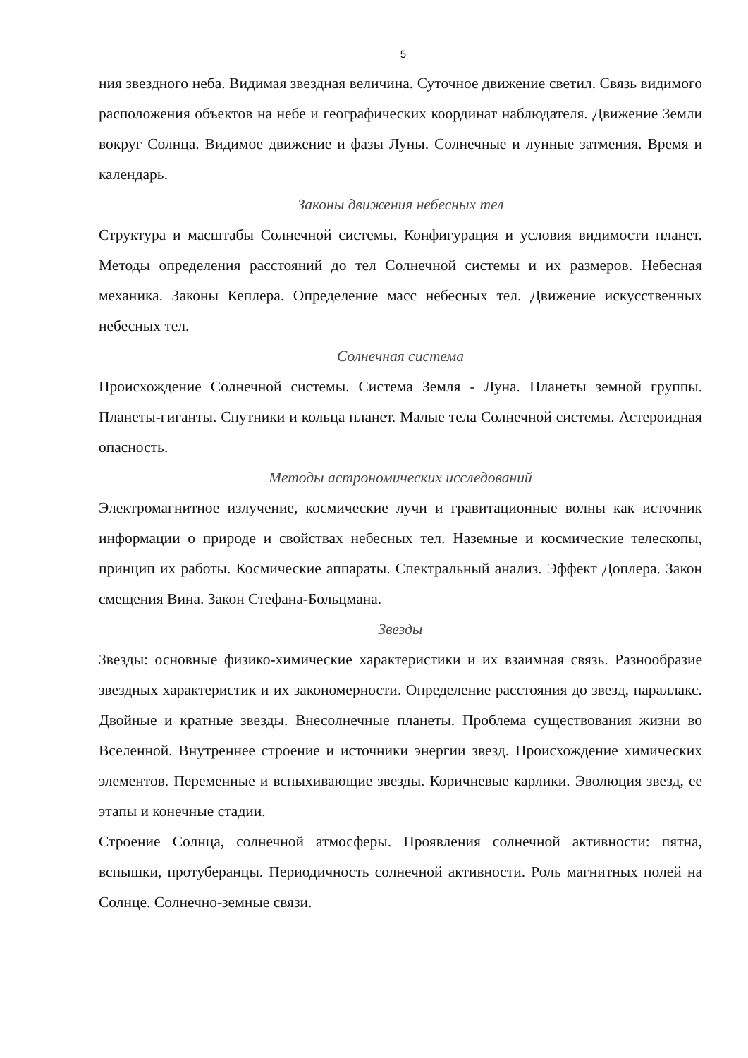5
ния звездного неба. Видимая звездная величина. Суточное движение светил. Связь видимого расположения объектов на небе и географических координат наблюдателя. Движение Земли вокруг Солнца. Видимое движение и фазы Луны. Солнечные и лунные затмения. Время и календарь.
Законы движения небесных тел
Структура и масштабы Солнечной системы. Конфигурация и условия видимости планет. Методы определения расстояний до тел Солнечной системы и их размеров. Небесная механика. Законы Кеплера. Определение масс небесных тел. Движение искусственных небесных тел.
Солнечная система
Происхождение Солнечной системы. Система Земля - Луна. Планеты земной группы. Планеты-гиганты. Спутники и кольца планет. Малые тела Солнечной системы. Астероидная опасность.
Методы астрономических исследований
Электромагнитное излучение, космические лучи и гравитационные волны как источник информации о природе и свойствах небесных тел. Наземные и космические телескопы, принцип их работы. Космические аппараты. Спектральный анализ. Эффект Доплера. Закон смещения Вина. Закон Стефана-Больцмана.
Звезды
Звезды: основные физико-химические характеристики и их взаимная связь. Разнообразие звездных характеристик и их закономерности. Определение расстояния до звезд, параллакс. Двойные и кратные звезды. Внесолнечные планеты. Проблема существования жизни во Вселенной. Внутреннее строение и источники энергии звезд. Происхождение химических элементов. Переменные и вспыхивающие звезды. Коричневые карлики. Эволюция звезд, ее этапы и конечные стадии.
Строение Солнца, солнечной атмосферы. Проявления солнечной активности: пятна, вспышки, протуберанцы. Периодичность солнечной активности. Роль магнитных полей на Солнце. Солнечно-земные связи.